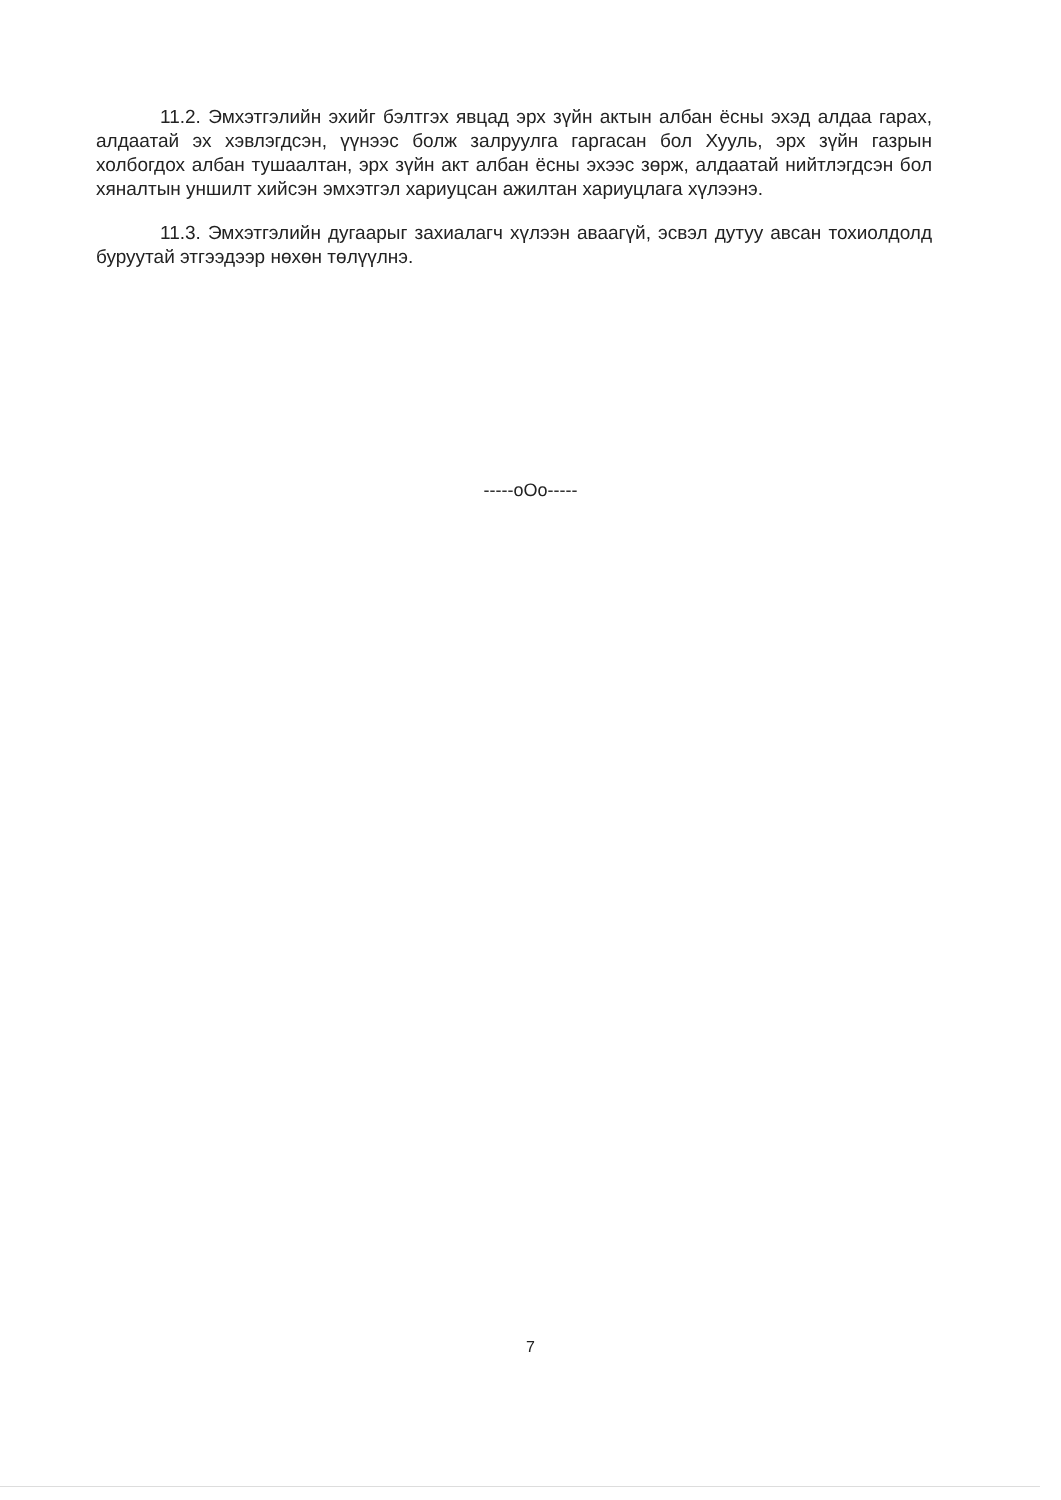11.2. Эмхэтгэлийн эхийг бэлтгэх явцад эрх зүйн актын албан ёсны эхэд алдаа гарах, алдаатай эх хэвлэгдсэн, үүнээс болж залруулга гаргасан бол Хууль, эрх зүйн газрын холбогдох албан тушаалтан, эрх зүйн акт албан ёсны эхээс зөрж, алдаатай нийтлэгдсэн бол хяналтын уншилт хийсэн эмхэтгэл хариуцсан ажилтан хариуцлага хүлээнэ.
11.3. Эмхэтгэлийн дугаарыг захиалагч хүлээн аваагүй, эсвэл дутуу авсан тохиолдолд буруутай этгээдээр нөхөн төлүүлнэ.
-----oOo-----
7